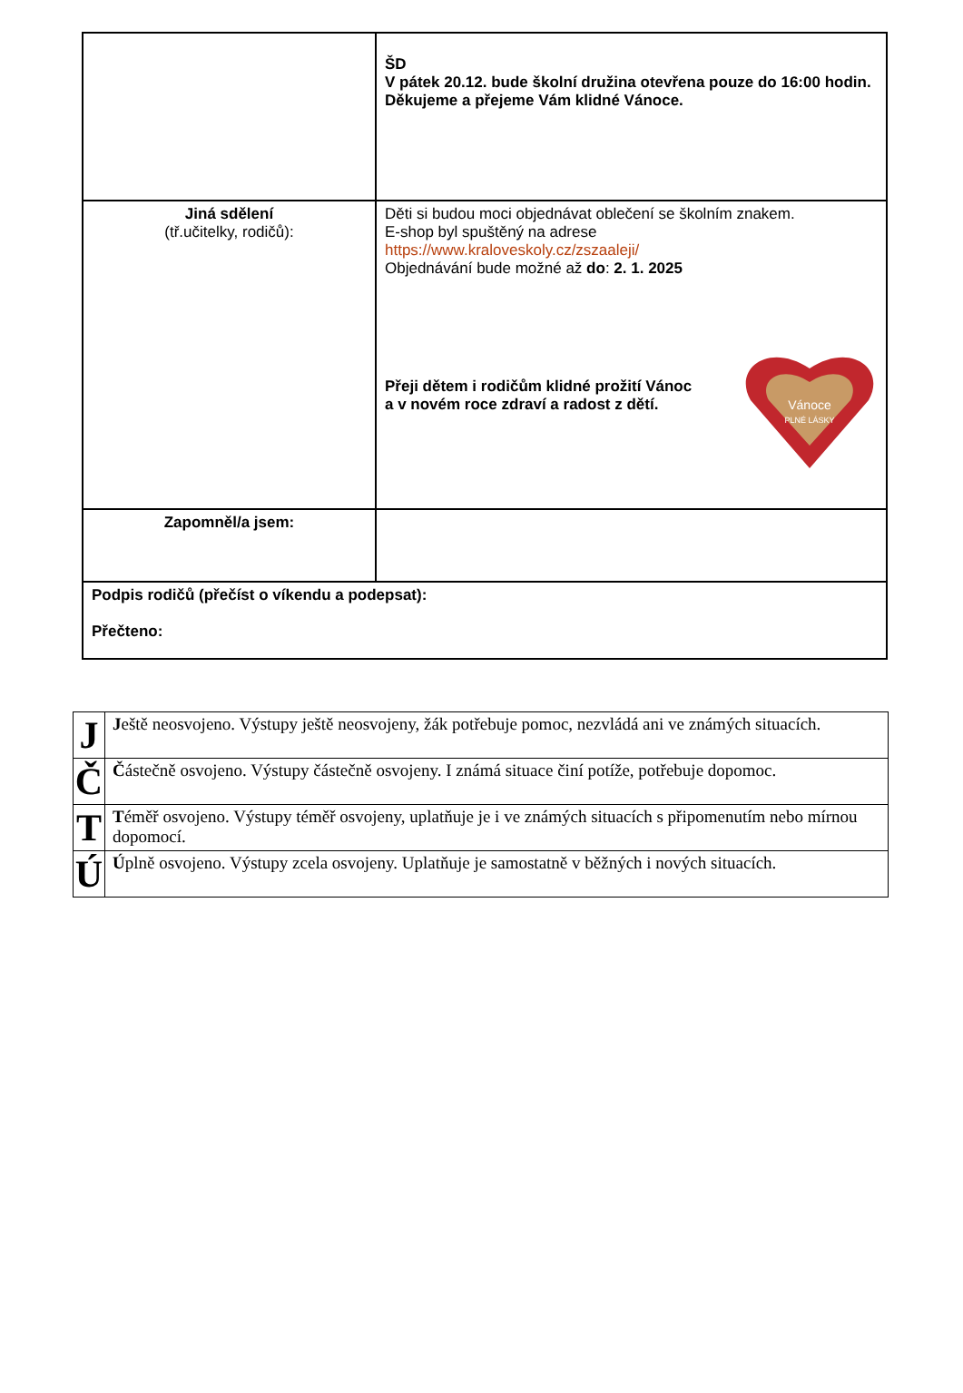| | ŠD V pátek 20.12. bude školní družina otevřena pouze do 16:00 hodin. Děkujeme a přejeme Vám klidné Vánoce. |
| Jiná sdělení (tř.učitelky, rodičů): | Děti si budou moci objednávat oblečení se školním znakem. E-shop byl spuštěný na adrese https://www.kraloveskoly.cz/zszaaleji/ Objednávání bude možné až do : 2. 1. 2025 Přeji dětem i rodičům klidné prožití Vánoc a v novém roce zdraví a radost z dětí. Vánoce PLNÉ LÁSKY |
| Zapomněl/a jsem: | |
| Podpis rodičů (přečíst o víkendu a podepsat): Přečteno: | |
| J | J eště neosvojeno. Výstupy ještě neosvojeny, žák potřebuje pomoc, nezvládá ani ve známých situacích. |
| Č | Č ástečně osvojeno. Výstupy částečně osvojeny. I známá situace činí potíže, potřebuje dopomoc. |
| T | T éměř osvojeno. Výstupy téměř osvojeny, uplatňuje je i ve známých situacích s připomenutím nebo mírnou dopomocí. |
| Ú | Ú plně osvojeno. Výstupy zcela osvojeny. Uplatňuje je samostatně v běžných i nových situacích. |